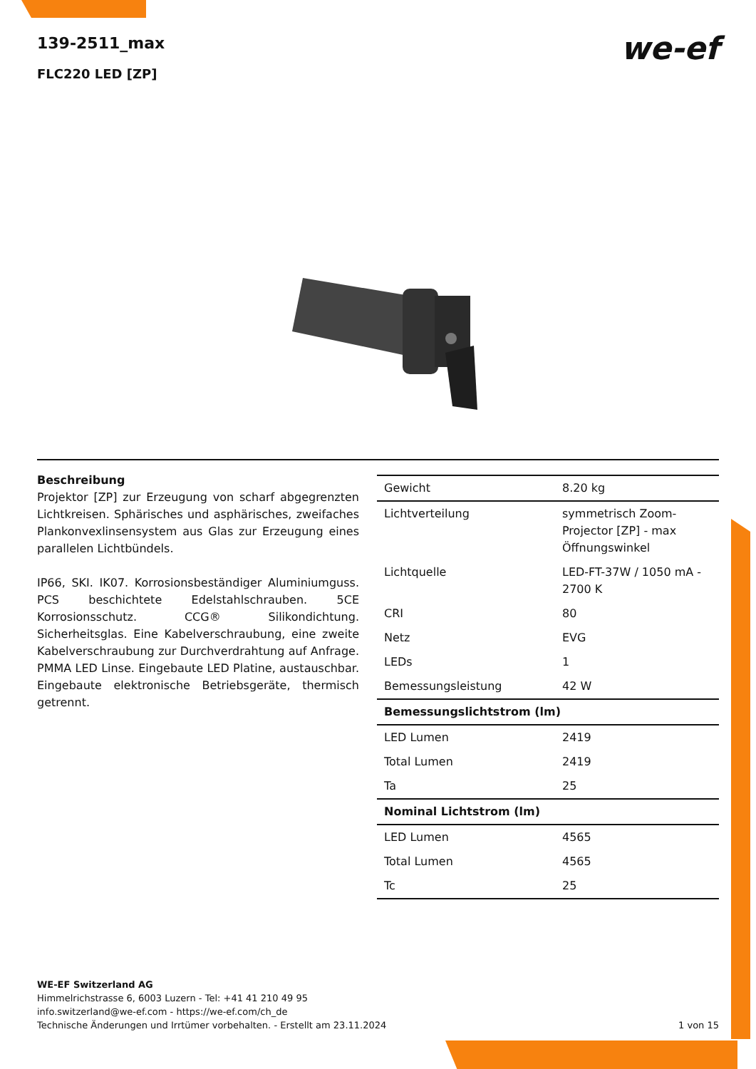139-2511_max
FLC220 LED [ZP]
we-ef
Beschreibung
Projektor [ZP] zur Erzeugung von scharf abgegrenzten Lichtkreisen. Sphärisches und asphärisches, zweifaches Plankonvexlinsensystem aus Glas zur Erzeugung eines parallelen Lichtbündels.
IP66, SKI. IK07. Korrosionsbeständiger Aluminiumguss. PCS beschichtete Edelstahlschrauben. 5CE Korrosionsschutz. CCG® Silikondichtung. Sicherheitsglas. Eine Kabelverschraubung, eine zweite Kabelverschraubung zur Durchverdrahtung auf Anfrage. PMMA LED Linse. Eingebaute LED Platine, austauschbar. Eingebaute elektronische Betriebsgeräte, thermisch getrennt.
| Gewicht | 8.20 kg |
| Lichtverteilung | symmetrisch Zoom-Projector [ZP] - max Öffnungswinkel |
| Lichtquelle | LED-FT-37W / 1050 mA - 2700 K |
| CRI | 80 |
| Netz | EVG |
| LEDs | 1 |
| Bemessungsleistung | 42 W |
| Bemessungslichtstrom (lm) | |
| LED Lumen | 2419 |
| Total Lumen | 2419 |
| Ta | 25 |
| Nominal Lichtstrom (lm) | |
| LED Lumen | 4565 |
| Total Lumen | 4565 |
| Tc | 25 |
WE-EF Switzerland AG
Himmelrichstrasse 6, 6003 Luzern - Tel: +41 41 210 49 95
info.switzerland@we-ef.com - https://we-ef.com/ch_de
Technische Änderungen und Irrtümer vorbehalten. - Erstellt am 23.11.2024 1 von 15